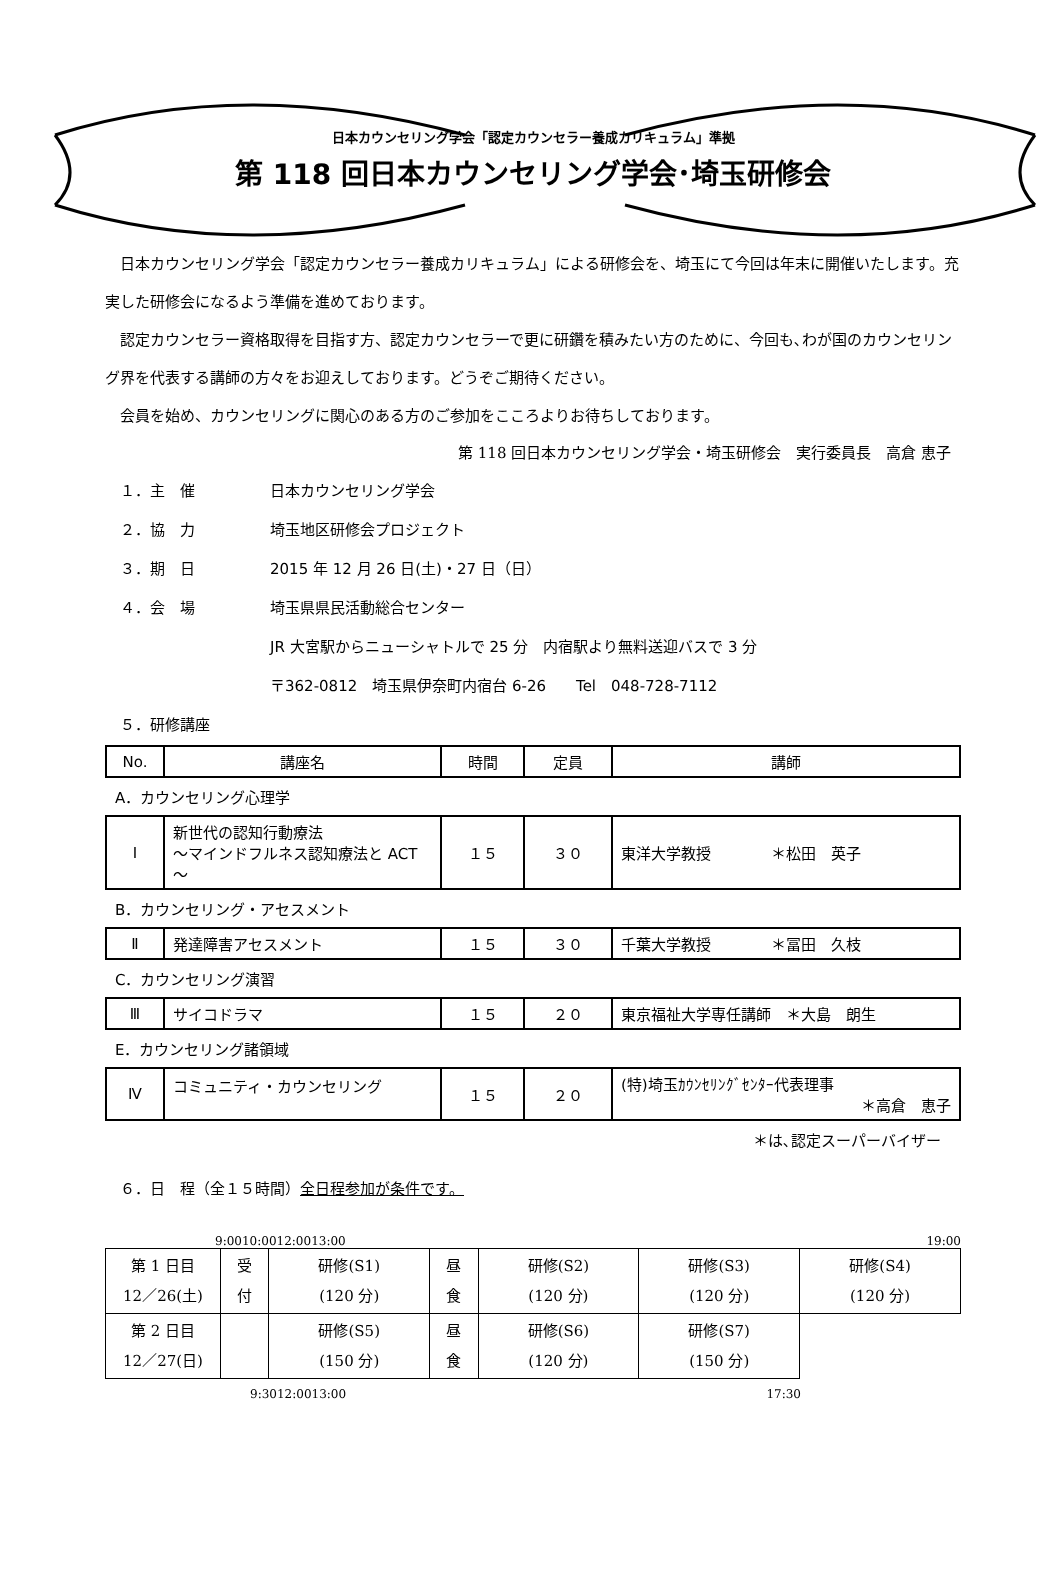日本カウンセリング学会「認定カウンセラー養成カリキュラム」準拠
第 118 回日本カウンセリング学会･埼玉研修会
日本カウンセリング学会「認定カウンセラー養成カリキュラム」による研修会を、埼玉にて今回は年末に開催いたします。充実した研修会になるよう準備を進めております。
認定カウンセラー資格取得を目指す方、認定カウンセラーで更に研鑽を積みたい方のために、今回も､わが国のカウンセリング界を代表する講師の方々をお迎えしております。どうぞご期待ください。
会員を始め、カウンセリングに関心のある方のご参加をこころよりお待ちしております。
第 118 回日本カウンセリング学会・埼玉研修会　実行委員長　高倉 恵子
１．主　催 日本カウンセリング学会
２．協　力 埼玉地区研修会プロジェクト
３．期　日 2015 年 12 月 26 日(土)・27 日（日）
４．会　場 埼玉県県民活動総合センター
JR 大宮駅からニューシャトルで 25 分　内宿駅より無料送迎バスで 3 分
〒362-0812　埼玉県伊奈町内宿台 6-26　　Tel　048-728-7112
５．研修講座
| No. | 講座名 | 時間 | 定員 | 講師 |
| --- | --- | --- | --- | --- |
A．カウンセリング心理学
| Ⅰ | 新世代の認知行動療法 ～マインドフルネス認知療法と ACT～ | １５ | ３０ | 東洋大学教授 ＊松田 英子 |
B．カウンセリング・アセスメント
| Ⅱ | 発達障害アセスメント | １５ | ３０ | 千葉大学教授 ＊冨田 久枝 |
C．カウンセリング演習
| Ⅲ | サイコドラマ | １５ | ２０ | 東京福祉大学専任講師 ＊大島 朗生 |
E．カウンセリング諸領域
| Ⅳ | コミュニティ・カウンセリング | １５ | ２０ | (特)埼玉ｶｳﾝｾﾘﾝｸﾞｾﾝﾀｰ代表理事 ＊高倉 恵子 |
＊は､認定スーパーバイザー
６．日　程（全１５時間）全日程参加が条件です。
9:00 10:00 12:00 13:00 19:00
| 第 1 日目 12／26(土) | 受 付 | 研修(S1) (120 分) | 昼 食 | 研修(S2) (120 分) | 研修(S3) (120 分) | 研修(S4) (120 分) |
| 第 2 日目 12／27(日) | | 研修(S5) (150 分) | 昼 食 | 研修(S6) (120 分) | 研修(S7) (150 分) | |
9:30 12:00 13:00 17:30